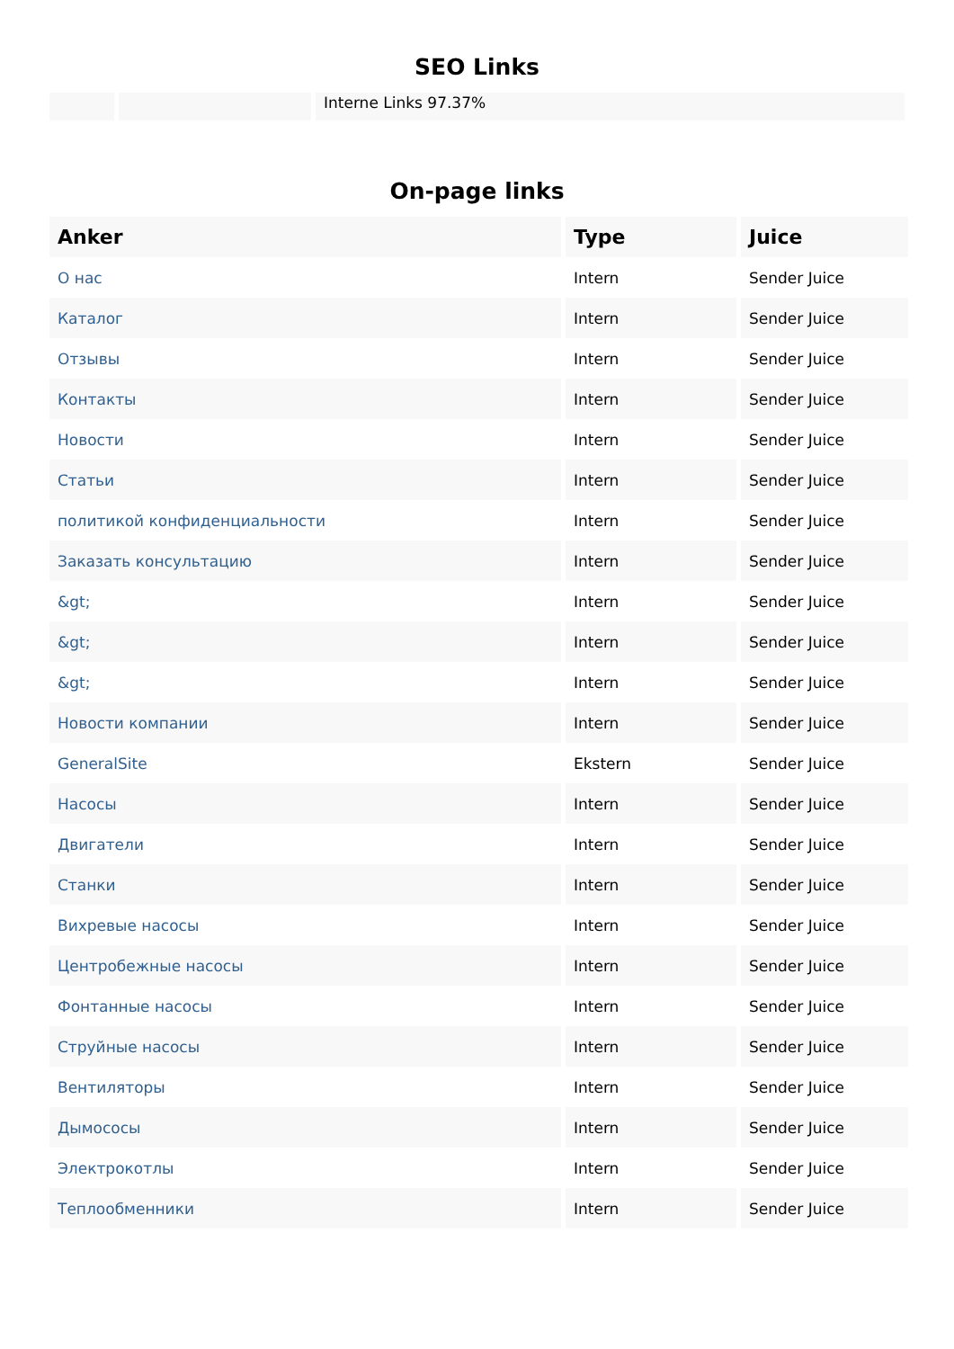SEO Links
Interne Links 97.37%
On-page links
| Anker | Type | Juice |
| --- | --- | --- |
| О нас | Intern | Sender Juice |
| Каталог | Intern | Sender Juice |
| Отзывы | Intern | Sender Juice |
| Контакты | Intern | Sender Juice |
| Новости | Intern | Sender Juice |
| Статьи | Intern | Sender Juice |
| политикой конфиденциальности | Intern | Sender Juice |
| Заказать консультацию | Intern | Sender Juice |
| &gt; | Intern | Sender Juice |
| &gt; | Intern | Sender Juice |
| &gt; | Intern | Sender Juice |
| Новости компании | Intern | Sender Juice |
| GeneralSite | Ekstern | Sender Juice |
| Насосы | Intern | Sender Juice |
| Двигатели | Intern | Sender Juice |
| Станки | Intern | Sender Juice |
| Вихревые насосы | Intern | Sender Juice |
| Центробежные насосы | Intern | Sender Juice |
| Фонтанные насосы | Intern | Sender Juice |
| Струйные насосы | Intern | Sender Juice |
| Вентиляторы | Intern | Sender Juice |
| Дымососы | Intern | Sender Juice |
| Электрокотлы | Intern | Sender Juice |
| Теплообменники | Intern | Sender Juice |